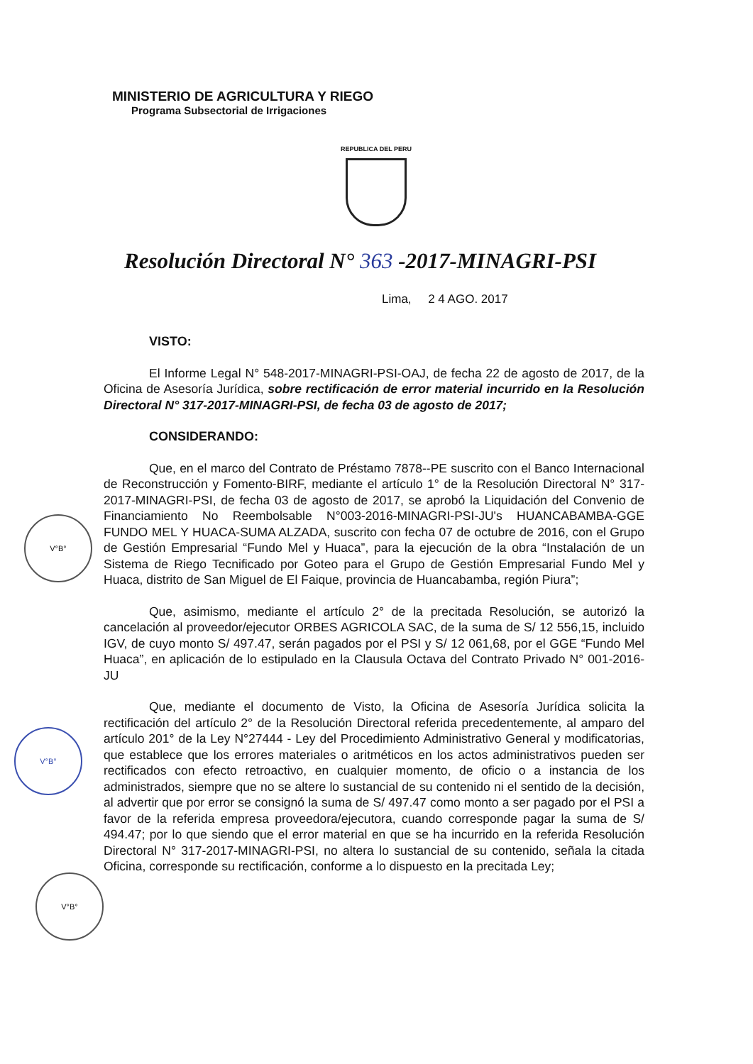MINISTERIO DE AGRICULTURA Y RIEGO
Programa Subsectorial de Irrigaciones
REPUBLICA DEL PERU
Resolución Directoral N° 363 -2017-MINAGRI-PSI
Lima, 2 4 AGO. 2017
V°B°
V°B°
V°B°
VISTO:
El Informe Legal N° 548-2017-MINAGRI-PSI-OAJ, de fecha 22 de agosto de 2017, de la Oficina de Asesoría Jurídica, sobre rectificación de error material incurrido en la Resolución Directoral N° 317-2017-MINAGRI-PSI, de fecha 03 de agosto de 2017;
CONSIDERANDO:
Que, en el marco del Contrato de Préstamo 7878--PE suscrito con el Banco Internacional de Reconstrucción y Fomento-BIRF, mediante el artículo 1° de la Resolución Directoral N° 317-2017-MINAGRI-PSI, de fecha 03 de agosto de 2017, se aprobó la Liquidación del Convenio de Financiamiento No Reembolsable N°003-2016-MINAGRI-PSI-JU's HUANCABAMBA-GGE FUNDO MEL Y HUACA-SUMA ALZADA, suscrito con fecha 07 de octubre de 2016, con el Grupo de Gestión Empresarial “Fundo Mel y Huaca”, para la ejecución de la obra “Instalación de un Sistema de Riego Tecnificado por Goteo para el Grupo de Gestión Empresarial Fundo Mel y Huaca, distrito de San Miguel de El Faique, provincia de Huancabamba, región Piura”;
Que, asimismo, mediante el artículo 2° de la precitada Resolución, se autorizó la cancelación al proveedor/ejecutor ORBES AGRICOLA SAC, de la suma de S/ 12 556,15, incluido IGV, de cuyo monto S/ 497.47, serán pagados por el PSI y S/ 12 061,68, por el GGE “Fundo Mel Huaca”, en aplicación de lo estipulado en la Clausula Octava del Contrato Privado N° 001-2016-JU
Que, mediante el documento de Visto, la Oficina de Asesoría Jurídica solicita la rectificación del artículo 2° de la Resolución Directoral referida precedentemente, al amparo del artículo 201° de la Ley N°27444 - Ley del Procedimiento Administrativo General y modificatorias, que establece que los errores materiales o aritméticos en los actos administrativos pueden ser rectificados con efecto retroactivo, en cualquier momento, de oficio o a instancia de los administrados, siempre que no se altere lo sustancial de su contenido ni el sentido de la decisión, al advertir que por error se consignó la suma de S/ 497.47 como monto a ser pagado por el PSI a favor de la referida empresa proveedora/ejecutora, cuando corresponde pagar la suma de S/ 494.47; por lo que siendo que el error material en que se ha incurrido en la referida Resolución Directoral N° 317-2017-MINAGRI-PSI, no altera lo sustancial de su contenido, señala la citada Oficina, corresponde su rectificación, conforme a lo dispuesto en la precitada Ley;